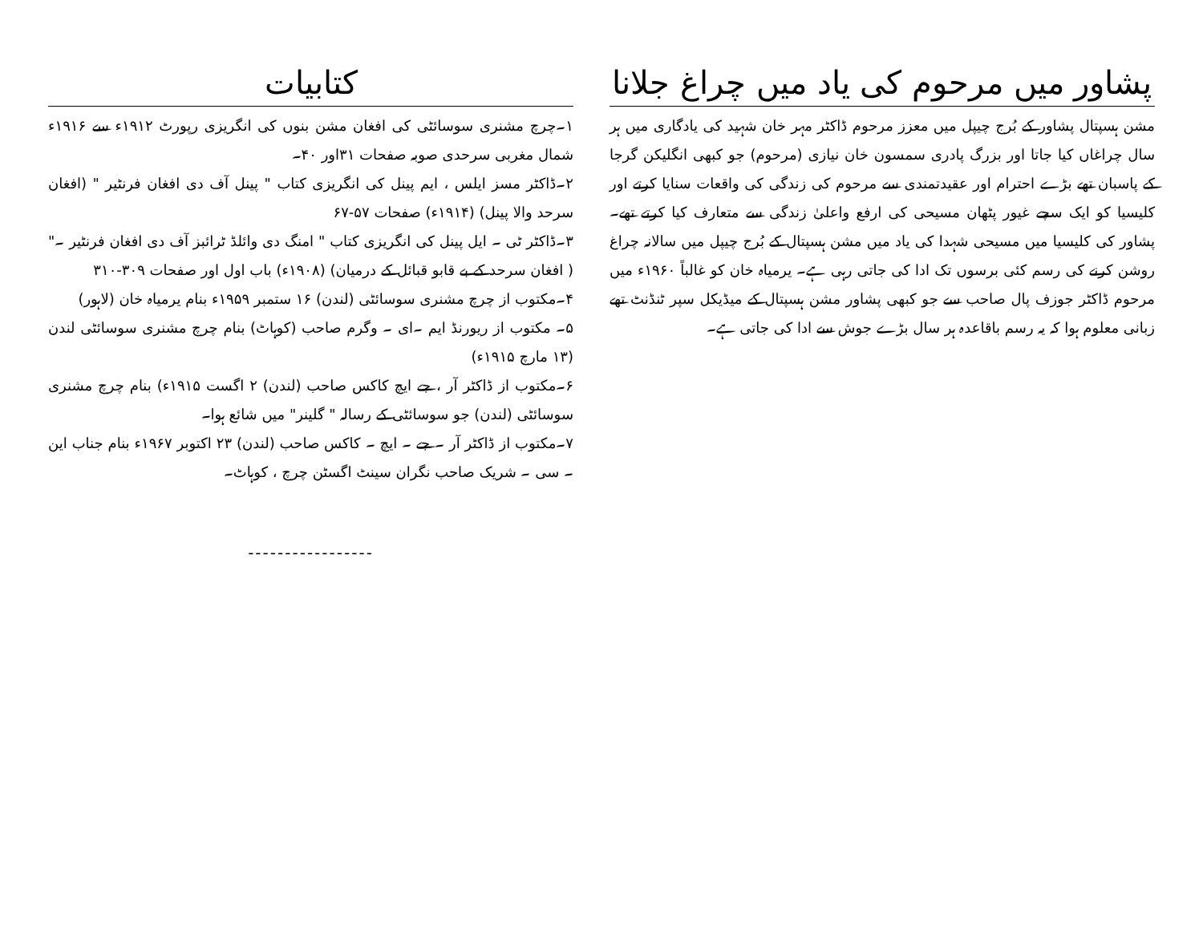پشاور میں مرحوم کی یاد میں چراغ جلانا
مشن ہسپتال پشاور کے بُرج چیپل میں معزز مرحوم ڈاکٹر مہر خان شہید کی یادگاری میں ہر سال چراغاں کیا جاتا اور بزرگ پادری سمسون خان نیازی (مرحوم) جو کبھی انگلیکن گرجا کے پاسبان تھے بڑے احترام اور عقیدتمندی سے مرحوم کی زندگی کی واقعات سنایا کرتے اور کلیسیا کو ایک سچے غیور پٹھان مسیحی کی ارفع واعلیٰ زندگی سے متعارف کیا کرتے تھے۔ پشاور کی کلیسیا میں مسیحی شہدا کی یاد میں مشن ہسپتال کے بُرج چیپل میں سالانہ چراغ روشن کرنے کی رسم کئی برسوں تک ادا کی جاتی رہی ہے۔ یرمیاہ خان کو غالباً ۱۹۶۰ء میں مرحوم ڈاکٹر جوزف پال صاحب سے جو کبھی پشاور مشن ہسپتال کے میڈیکل سپر ٹنڈنٹ تھے زبانی معلوم ہوا کہ یہ رسم باقاعدہ ہر سال بڑے جوش سے ادا کی جاتی ہے۔
کتابیات
۱۔چرچ مشنری سوسائٹی کی افغان مشن بنوں کی انگریزی رپورٹ ۱۹۱۲ء سے ۱۹۱۶ء شمال مغربی سرحدی صوبہ صفحات ۳۱اور ۴۰۔
۲۔ڈاکٹر مسز ایلس ، ایم پینل کی انگریزی کتاب " پینل آف دی افغان فرنٹیر " (افغان سرحد والا پینل) (۱۹۱۴ء) صفحات ۵۷-۶۷
۳۔ڈاکٹر ٹی ۔ ایل پینل کی انگریزی کتاب " امنگ دی وائلڈ ٹرائبز آف دی افغان فرنٹیر ۔" ( افغان سرحد کے بے قابو قبائل کے درمیان) (۱۹۰۸ء) باب اول اور صفحات ۳۰۹-۳۱۰
۴۔مکتوب از چرچ مشنری سوسائٹی (لندن) ۱۶ ستمبر ۱۹۵۹ء بنام یرمیاہ خان (لاہور)
۵۔ مکتوب از ریورنڈ ایم ۔ای ۔ وگرم صاحب (کوہاٹ) بنام چرچ مشنری سوسائٹی لندن (۱۳ مارچ ۱۹۱۵ء)
۶۔مکتوب از ڈاکٹر آر ، جے ایچ کاکس صاحب (لندن) ۲ اگست ۱۹۱۵ء) بنام چرچ مشنری سوسائٹی (لندن) جو سوسائٹی کے رسالہ " گلینر" میں شائع ہوا۔
۷۔مکتوب از ڈاکٹر آر ۔ جے ۔ ایچ ۔ کاکس صاحب (لندن) ۲۳ اکتوبر ۱۹۶۷ء بنام جناب این ۔ سی ۔ شریک صاحب نگران سینٹ اگسٹن چرچ ، کوہاٹ۔
-----------------